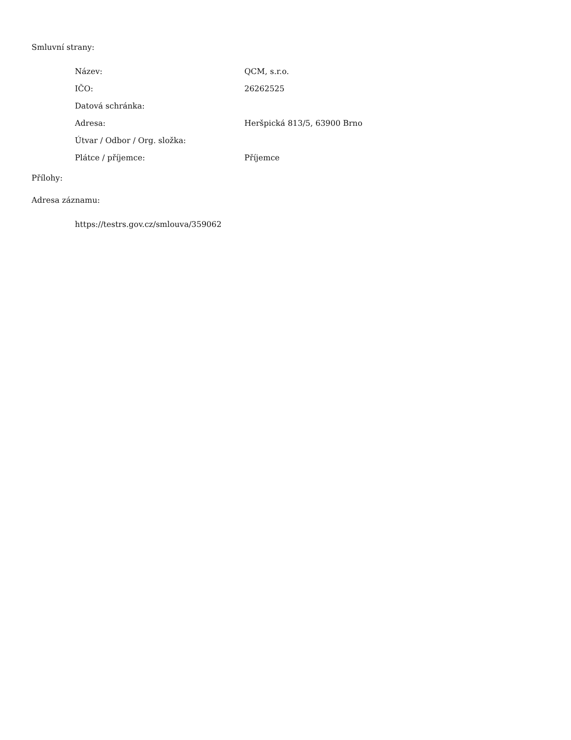Smluvní strany:
| Název: | QCM, s.r.o. |
| IČO: | 26262525 |
| Datová schránka: | |
| Adresa: | Heršpická 813/5, 63900 Brno |
| Útvar / Odbor / Org. složka: | |
| Plátce / příjemce: | Příjemce |
Přílohy:
Adresa záznamu:
https://testrs.gov.cz/smlouva/359062